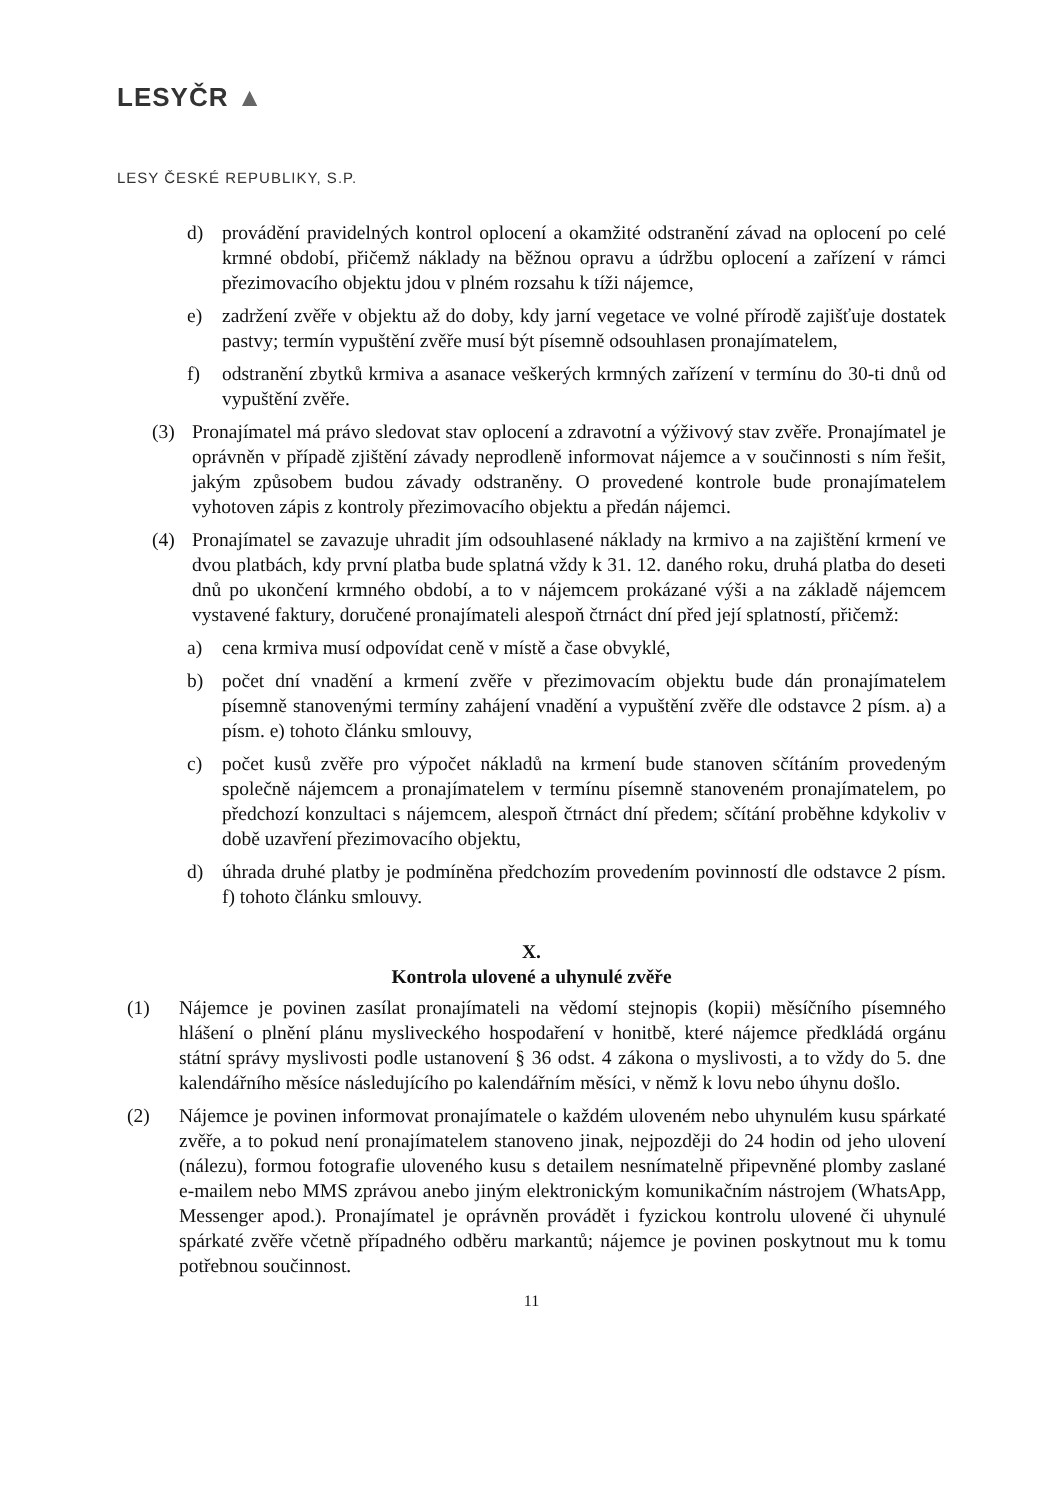LESYČR ▲
LESY ČESKÉ REPUBLIKY, S.P.
d) provádění pravidelných kontrol oplocení a okamžité odstranění závad na oplocení po celé krmné období, přičemž náklady na běžnou opravu a údržbu oplocení a zařízení v rámci přezimovacího objektu jdou v plném rozsahu k tíži nájemce,
e) zadržení zvěře v objektu až do doby, kdy jarní vegetace ve volné přírodě zajišťuje dostatek pastvy; termín vypuštění zvěře musí být písemně odsouhlasen pronajímatelem,
f) odstranění zbytků krmiva a asanace veškerých krmných zařízení v termínu do 30-ti dnů od vypuštění zvěře.
(3) Pronajímatel má právo sledovat stav oplocení a zdravotní a výživový stav zvěře. Pronajímatel je oprávněn v případě zjištění závady neprodleně informovat nájemce a v součinnosti s ním řešit, jakým způsobem budou závady odstraněny. O provedené kontrole bude pronajímatelem vyhotoven zápis z kontroly přezimovacího objektu a předán nájemci.
(4) Pronajímatel se zavazuje uhradit jím odsouhlasené náklady na krmivo a na zajištění krmení ve dvou platbách, kdy první platba bude splatná vždy k 31. 12. daného roku, druhá platba do deseti dnů po ukončení krmného období, a to v nájemcem prokázané výši a na základě nájemcem vystavené faktury, doručené pronajímateli alespoň čtrnáct dní před její splatností, přičemž:
a) cena krmiva musí odpovídat ceně v místě a čase obvyklé,
b) počet dní vnadění a krmení zvěře v přezimovacím objektu bude dán pronajímatelem písemně stanovenými termíny zahájení vnadění a vypuštění zvěře dle odstavce 2 písm. a) a písm. e) tohoto článku smlouvy,
c) počet kusů zvěře pro výpočet nákladů na krmení bude stanoven sčítáním provedeným společně nájemcem a pronajímatelem v termínu písemně stanoveném pronajímatelem, po předchozí konzultaci s nájemcem, alespoň čtrnáct dní předem; sčítání proběhne kdykoliv v době uzavření přezimovacího objektu,
d) úhrada druhé platby je podmíněna předchozím provedením povinností dle odstavce 2 písm. f) tohoto článku smlouvy.
X.
Kontrola ulovené a uhynulé zvěře
(1) Nájemce je povinen zasílat pronajímateli na vědomí stejnopis (kopii) měsíčního písemného hlášení o plnění plánu mysliveckého hospodaření v honitbě, které nájemce předkládá orgánu státní správy myslivosti podle ustanovení § 36 odst. 4 zákona o myslivosti, a to vždy do 5. dne kalendářního měsíce následujícího po kalendářním měsíci, v němž k lovu nebo úhynu došlo.
(2) Nájemce je povinen informovat pronajímatele o každém uloveném nebo uhynulém kusu spárkaté zvěře, a to pokud není pronajímatelem stanoveno jinak, nejpozději do 24 hodin od jeho ulovení (nálezu), formou fotografie uloveného kusu s detailem nesnímatelně připevněné plomby zaslané e-mailem nebo MMS zprávou anebo jiným elektronickým komunikačním nástrojem (WhatsApp, Messenger apod.). Pronajímatel je oprávněn provádět i fyzickou kontrolu ulovené či uhynulé spárkaté zvěře včetně případného odběru markantů; nájemce je povinen poskytnout mu k tomu potřebnou součinnost.
11